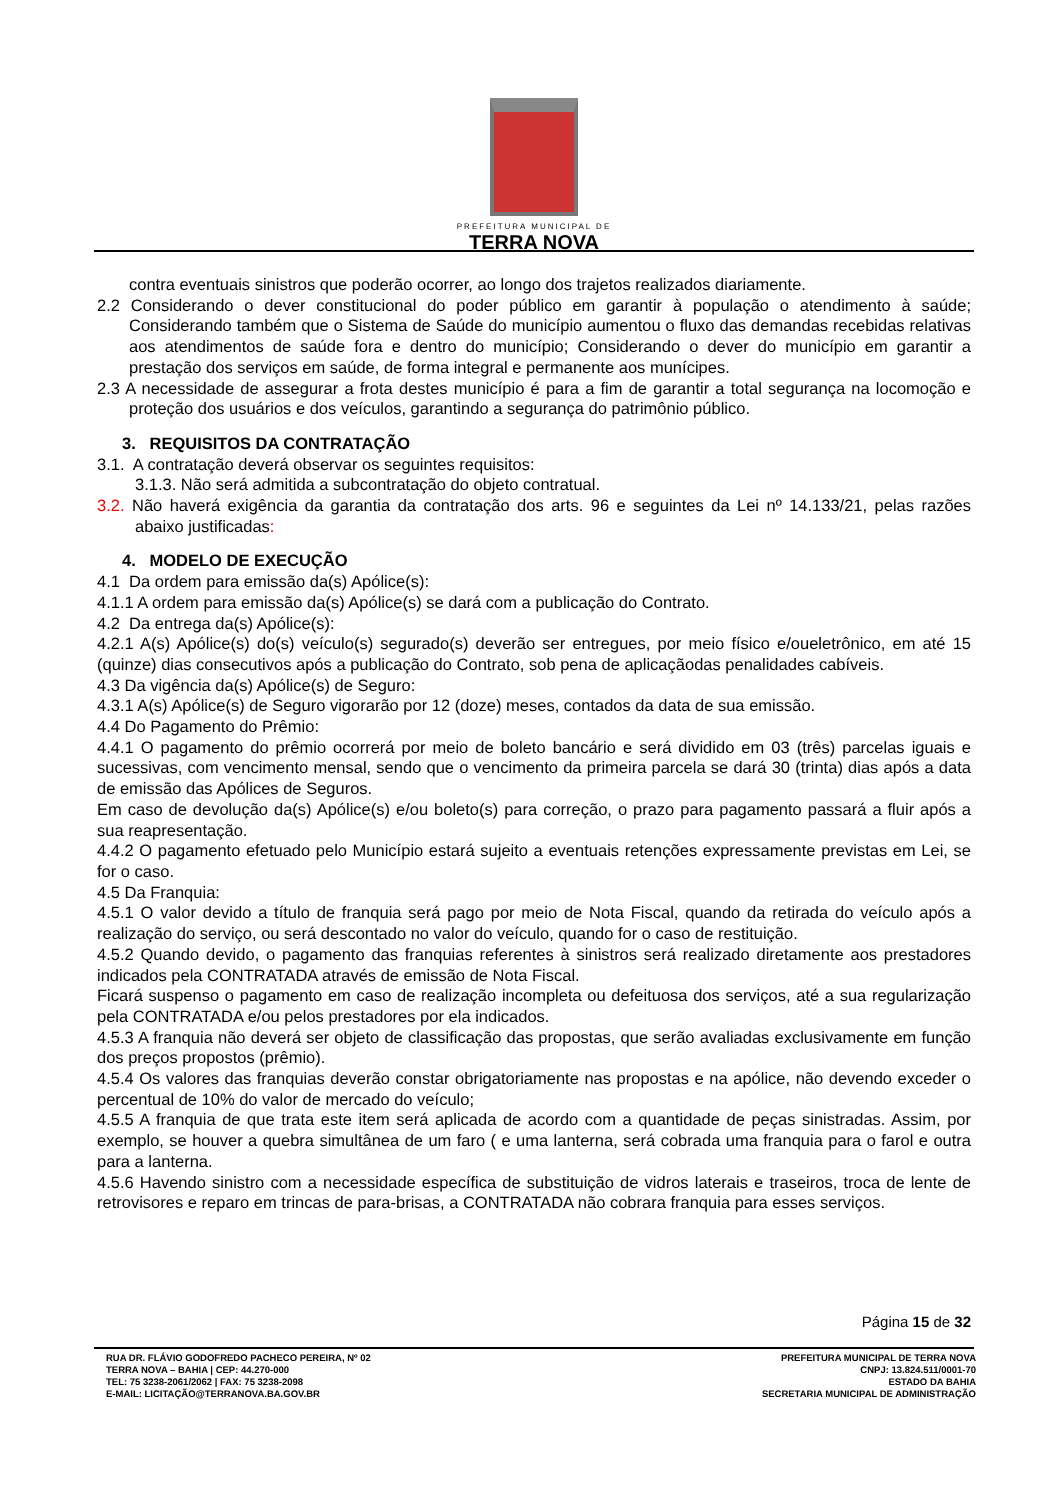PREFEITURA MUNICIPAL DE
TERRA NOVA
contra eventuais sinistros que poderão ocorrer, ao longo dos trajetos realizados diariamente.
2.2 Considerando o dever constitucional do poder público em garantir à população o atendimento à saúde; Considerando também que o Sistema de Saúde do município aumentou o fluxo das demandas recebidas relativas aos atendimentos de saúde fora e dentro do município; Considerando o dever do município em garantir a prestação dos serviços em saúde, de forma integral e permanente aos munícipes.
2.3 A necessidade de assegurar a frota destes município é para a fim de garantir a total segurança na locomoção e proteção dos usuários e dos veículos, garantindo a segurança do patrimônio público.
3. REQUISITOS DA CONTRATAÇÃO
3.1. A contratação deverá observar os seguintes requisitos:
3.1.3. Não será admitida a subcontratação do objeto contratual.
3.2. Não haverá exigência da garantia da contratação dos arts. 96 e seguintes da Lei nº 14.133/21, pelas razões abaixo justificadas:
4. MODELO DE EXECUÇÃO
4.1 Da ordem para emissão da(s) Apólice(s):
4.1.1 A ordem para emissão da(s) Apólice(s) se dará com a publicação do Contrato.
4.2 Da entrega da(s) Apólice(s):
4.2.1 A(s) Apólice(s) do(s) veículo(s) segurado(s) deverão ser entregues, por meio físico e/oueletrônico, em até 15 (quinze) dias consecutivos após a publicação do Contrato, sob pena de aplicaçãodas penalidades cabíveis.
4.3 Da vigência da(s) Apólice(s) de Seguro:
4.3.1 A(s) Apólice(s) de Seguro vigorarão por 12 (doze) meses, contados da data de sua emissão.
4.4 Do Pagamento do Prêmio:
4.4.1 O pagamento do prêmio ocorrerá por meio de boleto bancário e será dividido em 03 (três) parcelas iguais e sucessivas, com vencimento mensal, sendo que o vencimento da primeira parcela se dará 30 (trinta) dias após a data de emissão das Apólices de Seguros.
Em caso de devolução da(s) Apólice(s) e/ou boleto(s) para correção, o prazo para pagamento passará a fluir após a sua reapresentação.
4.4.2 O pagamento efetuado pelo Município estará sujeito a eventuais retenções expressamente previstas em Lei, se for o caso.
4.5 Da Franquia:
4.5.1 O valor devido a título de franquia será pago por meio de Nota Fiscal, quando da retirada do veículo após a realização do serviço, ou será descontado no valor do veículo, quando for o caso de restituição.
4.5.2 Quando devido, o pagamento das franquias referentes à sinistros será realizado diretamente aos prestadores indicados pela CONTRATADA através de emissão de Nota Fiscal.
Ficará suspenso o pagamento em caso de realização incompleta ou defeituosa dos serviços, até a sua regularização pela CONTRATADA e/ou pelos prestadores por ela indicados.
4.5.3 A franquia não deverá ser objeto de classificação das propostas, que serão avaliadas exclusivamente em função dos preços propostos (prêmio).
4.5.4 Os valores das franquias deverão constar obrigatoriamente nas propostas e na apólice, não devendo exceder o percentual de 10% do valor de mercado do veículo;
4.5.5 A franquia de que trata este item será aplicada de acordo com a quantidade de peças sinistradas. Assim, por exemplo, se houver a quebra simultânea de um faro ( e uma lanterna, será cobrada uma franquia para o farol e outra para a lanterna.
4.5.6 Havendo sinistro com a necessidade específica de substituição de vidros laterais e traseiros, troca de lente de retrovisores e reparo em trincas de para-brisas, a CONTRATADA não cobrara franquia para esses serviços.
Página 15 de 32
RUA DR. FLÁVIO GODOFREDO PACHECO PEREIRA, Nº 02
TERRA NOVA – BAHIA | CEP: 44.270-000
TEL: 75 3238-2061/2062 | FAX: 75 3238-2098
E-MAIL: LICITAÇÃO@TERRANOVA.BA.GOV.BR
PREFEITURA MUNICIPAL DE TERRA NOVA
CNPJ: 13.824.511/0001-70
ESTADO DA BAHIA
SECRETARIA MUNICIPAL DE ADMINISTRAÇÃO